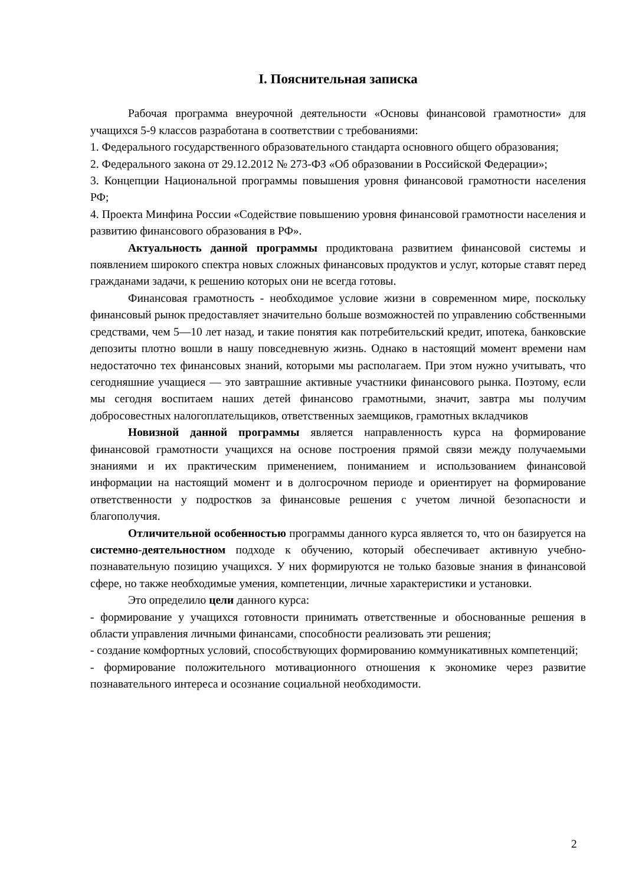I. Пояснительная записка
Рабочая программа внеурочной деятельности «Основы финансовой грамотности» для учащихся 5-9 классов разработана в соответствии с требованиями:
1. Федерального государственного образовательного стандарта основного общего образования;
2. Федерального закона от 29.12.2012 № 273-ФЗ «Об образовании в Российской Федерации»;
3. Концепции Национальной программы повышения уровня финансовой грамотности населения РФ;
4. Проекта Минфина России «Содействие повышению уровня финансовой грамотности населения и развитию финансового образования в РФ».
Актуальность данной программы продиктована развитием финансовой системы и появлением широкого спектра новых сложных финансовых продуктов и услуг, которые ставят перед гражданами задачи, к решению которых они не всегда готовы.
Финансовая грамотность - необходимое условие жизни в современном мире, поскольку финансовый рынок предоставляет значительно больше возможностей по управлению собственными средствами, чем 5—10 лет назад, и такие понятия как потребительский кредит, ипотека, банковские депозиты плотно вошли в нашу повседневную жизнь. Однако в настоящий момент времени нам недостаточно тех финансовых знаний, которыми мы располагаем. При этом нужно учитывать, что сегодняшние учащиеся — это завтрашние активные участники финансового рынка. Поэтому, если мы сегодня воспитаем наших детей финансово грамотными, значит, завтра мы получим добросовестных налогоплательщиков, ответственных заемщиков, грамотных вкладчиков
Новизной данной программы является направленность курса на формирование финансовой грамотности учащихся на основе построения прямой связи между получаемыми знаниями и их практическим применением, пониманием и использованием финансовой информации на настоящий момент и в долгосрочном периоде и ориентирует на формирование ответственности у подростков за финансовые решения с учетом личной безопасности и благополучия.
Отличительной особенностью программы данного курса является то, что он базируется на системно-деятельностном подходе к обучению, который обеспечивает активную учебно-познавательную позицию учащихся. У них формируются не только базовые знания в финансовой сфере, но также необходимые умения, компетенции, личные характеристики и установки.
Это определило цели данного курса:
- формирование у учащихся готовности принимать ответственные и обоснованные решения в области управления личными финансами, способности реализовать эти решения;
- создание комфортных условий, способствующих формированию коммуникативных компетенций;
- формирование положительного мотивационного отношения к экономике через развитие познавательного интереса и осознание социальной необходимости.
2